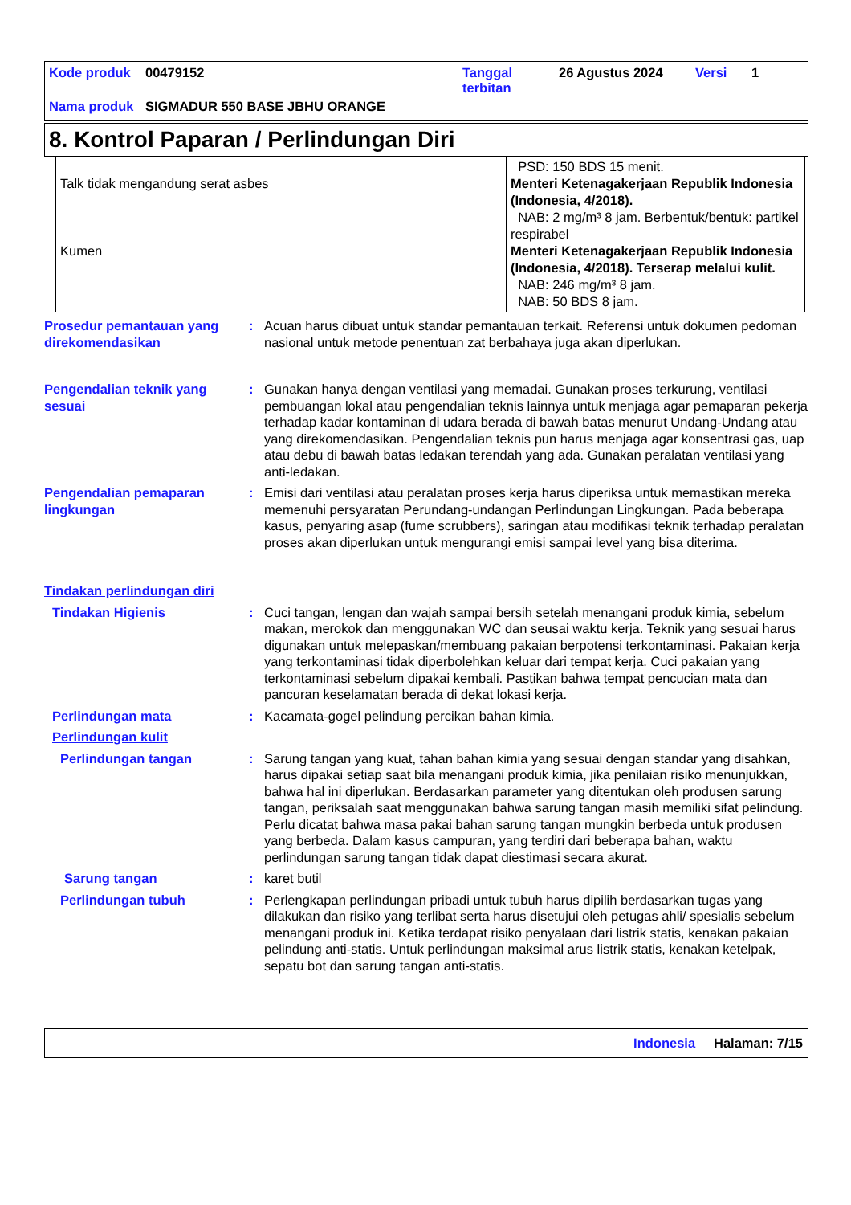| Kode produk | 00479152 | Tanggal terbitan | 26 Agustus 2024 | Versi | 1 |
| Nama produk | SIGMADUR 550 BASE JBHU ORANGE | | | | |
8. Kontrol Paparan / Perlindungan Diri
| Talk tidak mengandung serat asbes Kumen | PSD: 150 BDS 15 menit. Menteri Ketenagakerjaan Republik Indonesia (Indonesia, 4/2018). NAB: 2 mg/m³ 8 jam. Berbentuk/bentuk: partikel respirabel Menteri Ketenagakerjaan Republik Indonesia (Indonesia, 4/2018). Terserap melalui kulit. NAB: 246 mg/m³ 8 jam. NAB: 50 BDS 8 jam. |
Prosedur pemantauan yang direkomendasikan
: Acuan harus dibuat untuk standar pemantauan terkait. Referensi untuk dokumen pedoman nasional untuk metode penentuan zat berbahaya juga akan diperlukan.
Pengendalian teknik yang sesuai
: Gunakan hanya dengan ventilasi yang memadai. Gunakan proses terkurung, ventilasi pembuangan lokal atau pengendalian teknis lainnya untuk menjaga agar pemaparan pekerja terhadap kadar kontaminan di udara berada di bawah batas menurut Undang-Undang atau yang direkomendasikan. Pengendalian teknis pun harus menjaga agar konsentrasi gas, uap atau debu di bawah batas ledakan terendah yang ada. Gunakan peralatan ventilasi yang anti-ledakan.
Pengendalian pemaparan lingkungan
: Emisi dari ventilasi atau peralatan proses kerja harus diperiksa untuk memastikan mereka memenuhi persyaratan Perundang-undangan Perlindungan Lingkungan. Pada beberapa kasus, penyaring asap (fume scrubbers), saringan atau modifikasi teknik terhadap peralatan proses akan diperlukan untuk mengurangi emisi sampai level yang bisa diterima.
Tindakan perlindungan diri
Tindakan Higienis : Cuci tangan, lengan dan wajah sampai bersih setelah menangani produk kimia, sebelum makan, merokok dan menggunakan WC dan seusai waktu kerja. Teknik yang sesuai harus digunakan untuk melepaskan/membuang pakaian berpotensi terkontaminasi. Pakaian kerja yang terkontaminasi tidak diperbolehkan keluar dari tempat kerja. Cuci pakaian yang terkontaminasi sebelum dipakai kembali. Pastikan bahwa tempat pencucian mata dan pancuran keselamatan berada di dekat lokasi kerja.
Perlindungan mata : Kacamata-gogel pelindung percikan bahan kimia.
Perlindungan kulit
Perlindungan tangan : Sarung tangan yang kuat, tahan bahan kimia yang sesuai dengan standar yang disahkan, harus dipakai setiap saat bila menangani produk kimia, jika penilaian risiko menunjukkan, bahwa hal ini diperlukan. Berdasarkan parameter yang ditentukan oleh produsen sarung tangan, periksalah saat menggunakan bahwa sarung tangan masih memiliki sifat pelindung. Perlu dicatat bahwa masa pakai bahan sarung tangan mungkin berbeda untuk produsen yang berbeda. Dalam kasus campuran, yang terdiri dari beberapa bahan, waktu perlindungan sarung tangan tidak dapat diestimasi secara akurat.
Sarung tangan : karet butil
Perlindungan tubuh : Perlengkapan perlindungan pribadi untuk tubuh harus dipilih berdasarkan tugas yang dilakukan dan risiko yang terlibat serta harus disetujui oleh petugas ahli/ spesialis sebelum menangani produk ini. Ketika terdapat risiko penyalaan dari listrik statis, kenakan pakaian pelindung anti-statis. Untuk perlindungan maksimal arus listrik statis, kenakan ketelpak, sepatu bot dan sarung tangan anti-statis.
Indonesia Halaman: 7/15